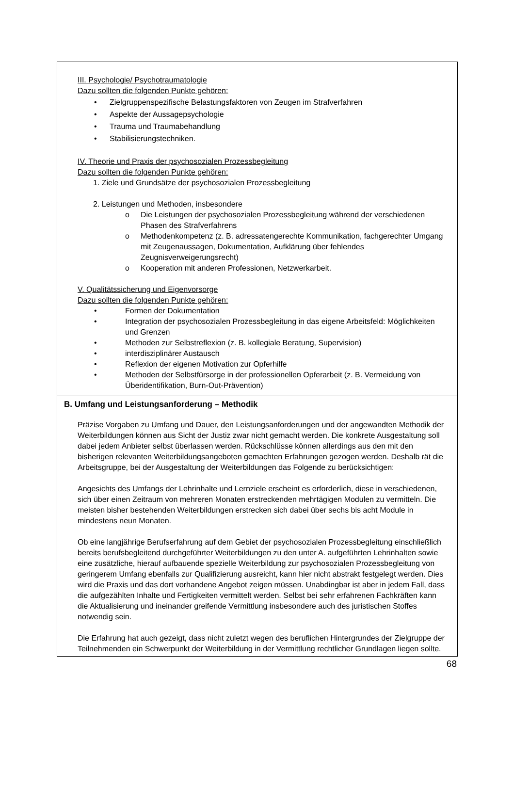III. Psychologie/ Psychotraumatologie
Dazu sollten die folgenden Punkte gehören:
• Zielgruppenspezifische Belastungsfaktoren von Zeugen im Strafverfahren
• Aspekte der Aussagepsychologie
• Trauma und Traumabehandlung
• Stabilisierungstechniken.
IV. Theorie und Praxis der psychosozialen Prozessbegleitung
Dazu sollten die folgenden Punkte gehören:
1. Ziele und Grundsätze der psychosozialen Prozessbegleitung
2. Leistungen und Methoden, insbesondere
o Die Leistungen der psychosozialen Prozessbegleitung während der verschiedenen Phasen des Strafverfahrens
o Methodenkompetenz (z. B. adressatengerechte Kommunikation, fachgerechter Umgang mit Zeugenaussagen, Dokumentation, Aufklärung über fehlendes Zeugnisverweigerungsrecht)
o Kooperation mit anderen Professionen, Netzwerkarbeit.
V. Qualitätssicherung und Eigenvorsorge
Dazu sollten die folgenden Punkte gehören:
• Formen der Dokumentation
• Integration der psychosozialen Prozessbegleitung in das eigene Arbeitsfeld: Möglichkeiten und Grenzen
• Methoden zur Selbstreflexion (z. B. kollegiale Beratung, Supervision)
• interdisziplinärer Austausch
• Reflexion der eigenen Motivation zur Opferhilfe
• Methoden der Selbstfürsorge in der professionellen Opferarbeit (z. B. Vermeidung von Überidentifikation, Burn-Out-Prävention)
B. Umfang und Leistungsanforderung – Methodik
Präzise Vorgaben zu Umfang und Dauer, den Leistungsanforderungen und der angewandten Methodik der Weiterbildungen können aus Sicht der Justiz zwar nicht gemacht werden. Die konkrete Ausgestaltung soll dabei jedem Anbieter selbst überlassen werden. Rückschlüsse können allerdings aus den mit den bisherigen relevanten Weiterbildungsangeboten gemachten Erfahrungen gezogen werden. Deshalb rät die Arbeitsgruppe, bei der Ausgestaltung der Weiterbildungen das Folgende zu berücksichtigen:
Angesichts des Umfangs der Lehrinhalte und Lernziele erscheint es erforderlich, diese in verschiedenen, sich über einen Zeitraum von mehreren Monaten erstreckenden mehrtägigen Modulen zu vermitteln. Die meisten bisher bestehenden Weiterbildungen erstrecken sich dabei über sechs bis acht Module in mindestens neun Monaten.
Ob eine langjährige Berufserfahrung auf dem Gebiet der psychosozialen Prozessbegleitung einschließlich bereits berufsbegleitend durchgeführter Weiterbildungen zu den unter A. aufgeführten Lehrinhalten sowie eine zusätzliche, hierauf aufbauende spezielle Weiterbildung zur psychosozialen Prozessbegleitung von geringerem Umfang ebenfalls zur Qualifizierung ausreicht, kann hier nicht abstrakt festgelegt werden. Dies wird die Praxis und das dort vorhandene Angebot zeigen müssen. Unabdingbar ist aber in jedem Fall, dass die aufgezählten Inhalte und Fertigkeiten vermittelt werden. Selbst bei sehr erfahrenen Fachkräften kann die Aktualisierung und ineinander greifende Vermittlung insbesondere auch des juristischen Stoffes notwendig sein.
Die Erfahrung hat auch gezeigt, dass nicht zuletzt wegen des beruflichen Hintergrundes der Zielgruppe der Teilnehmenden ein Schwerpunkt der Weiterbildung in der Vermittlung rechtlicher Grundlagen liegen sollte.
68